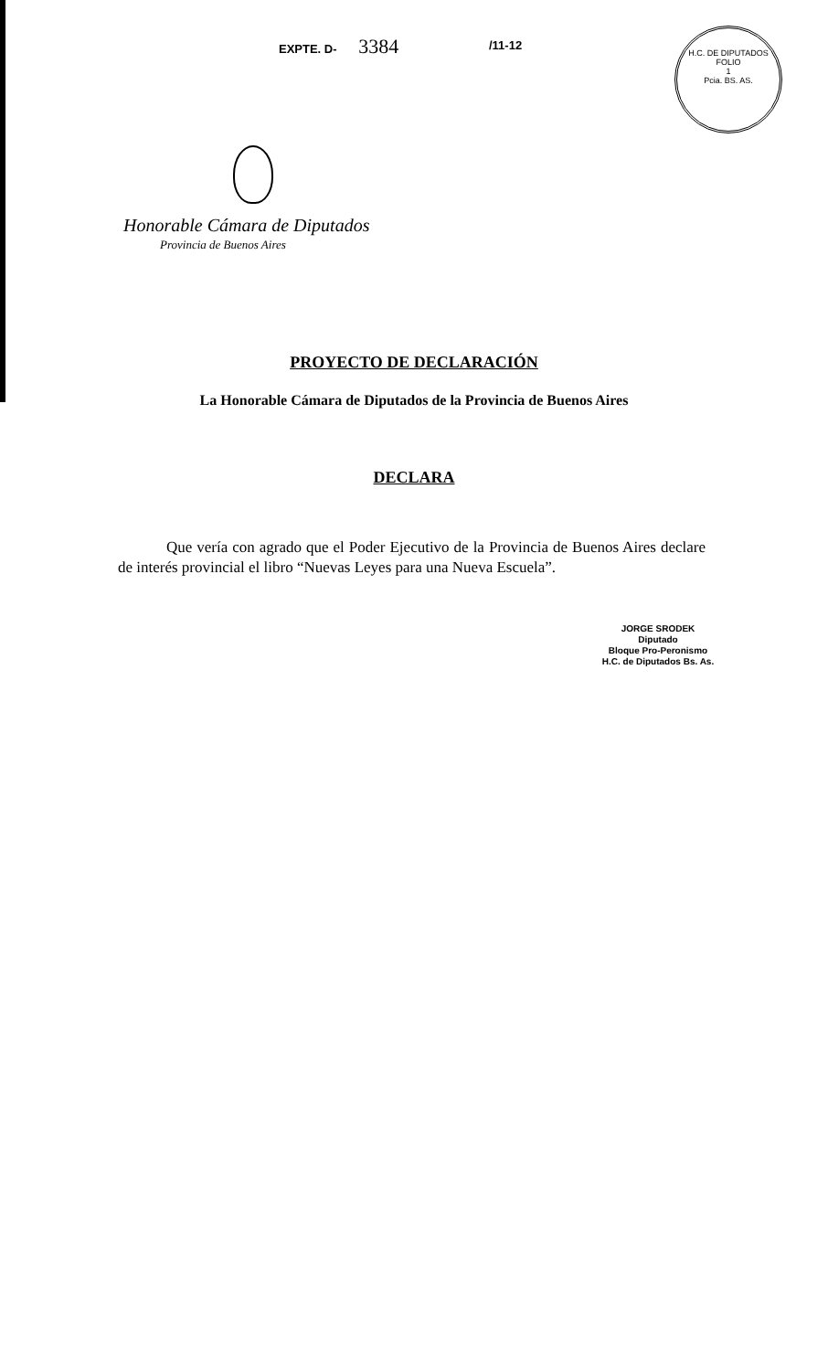EXPTE. D- 3384
/11-12
H.C. DE DIPUTADOS
FOLIO
1
Pcia. BS. AS.
Honorable Cámara de Diputados
Provincia de Buenos Aires
PROYECTO DE DECLARACIÓN
La Honorable Cámara de Diputados de la Provincia de Buenos Aires
DECLARA
Que vería con agrado que el Poder Ejecutivo de la Provincia de Buenos Aires declare de interés provincial el libro “Nuevas Leyes para una Nueva Escuela”.
JORGE SRODEK
Diputado
Bloque Pro-Peronismo
H.C. de Diputados Bs. As.